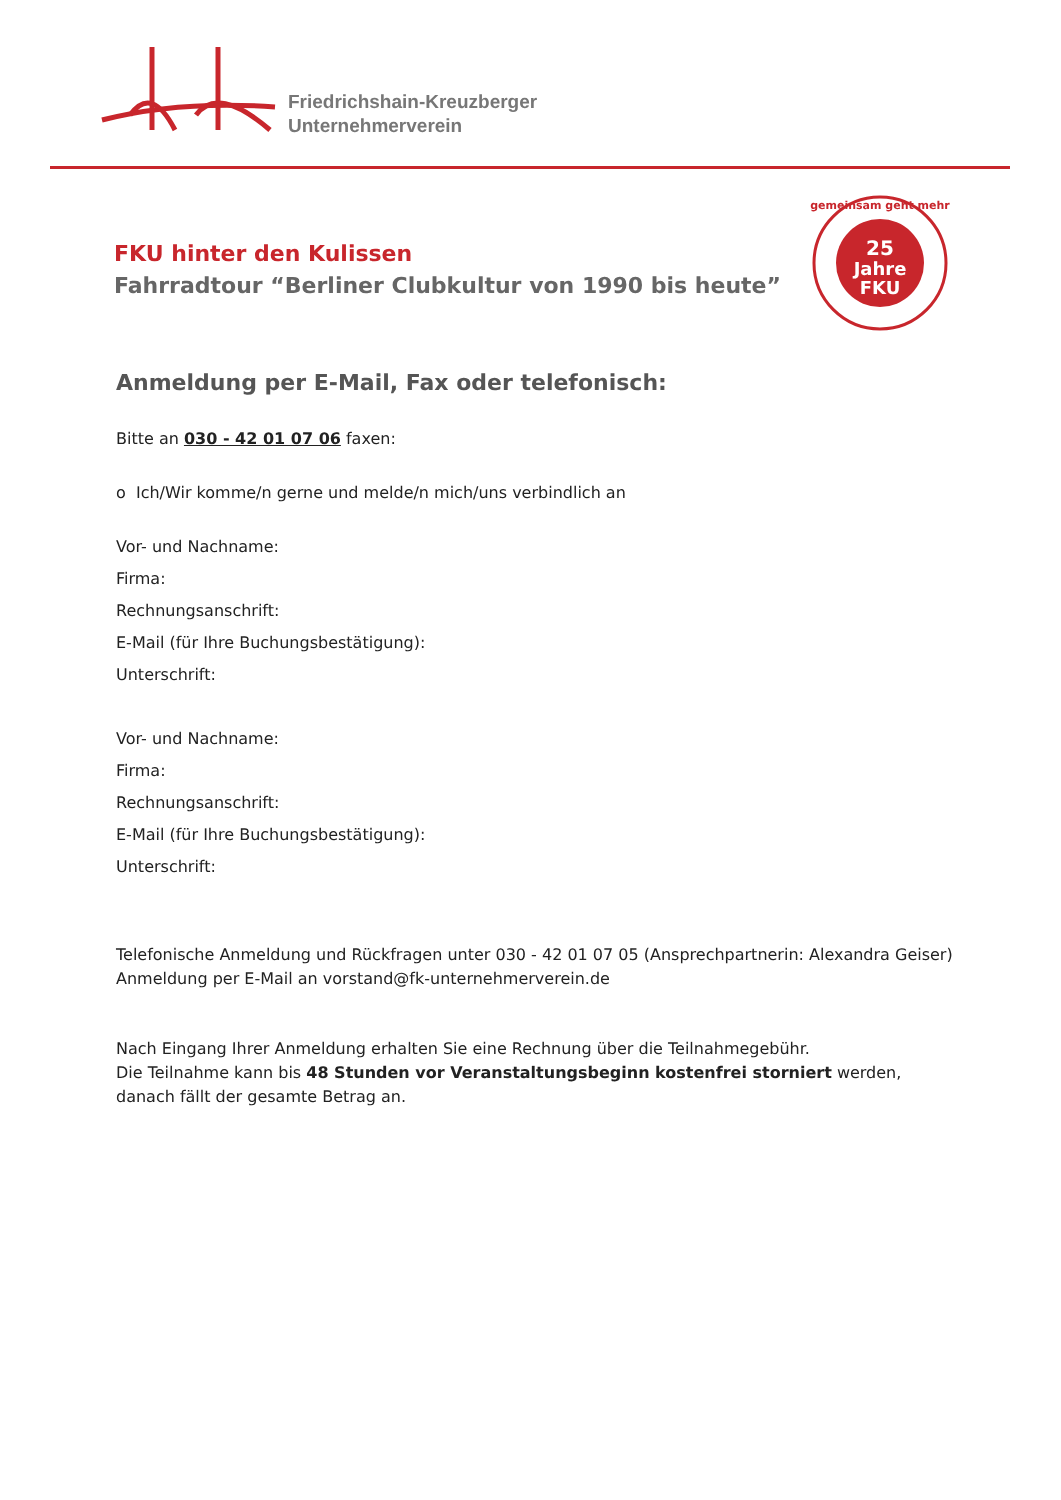Friedrichshain-Kreuzberger
Unternehmerverein
25
Jahre
FKU
gemeinsam geht mehr
FKU hinter den Kulissen
Fahrradtour “Berliner Clubkultur von 1990 bis heute”
Anmeldung per E-Mail, Fax oder telefonisch:
Bitte an 030 - 42 01 07 06 faxen:
o Ich/Wir komme/n gerne und melde/n mich/uns verbindlich an
Vor- und Nachname:
Firma:
Rechnungsanschrift:
E-Mail (für Ihre Buchungsbestätigung):
Unterschrift:
Vor- und Nachname:
Firma:
Rechnungsanschrift:
E-Mail (für Ihre Buchungsbestätigung):
Unterschrift:
Telefonische Anmeldung und Rückfragen unter 030 - 42 01 07 05 (Ansprechpartnerin: Alexandra Geiser)
Anmeldung per E-Mail an vorstand@fk-unternehmerverein.de
Nach Eingang Ihrer Anmeldung erhalten Sie eine Rechnung über die Teilnahmegebühr.
Die Teilnahme kann bis 48 Stunden vor Veranstaltungsbeginn kostenfrei storniert werden,
danach fällt der gesamte Betrag an.